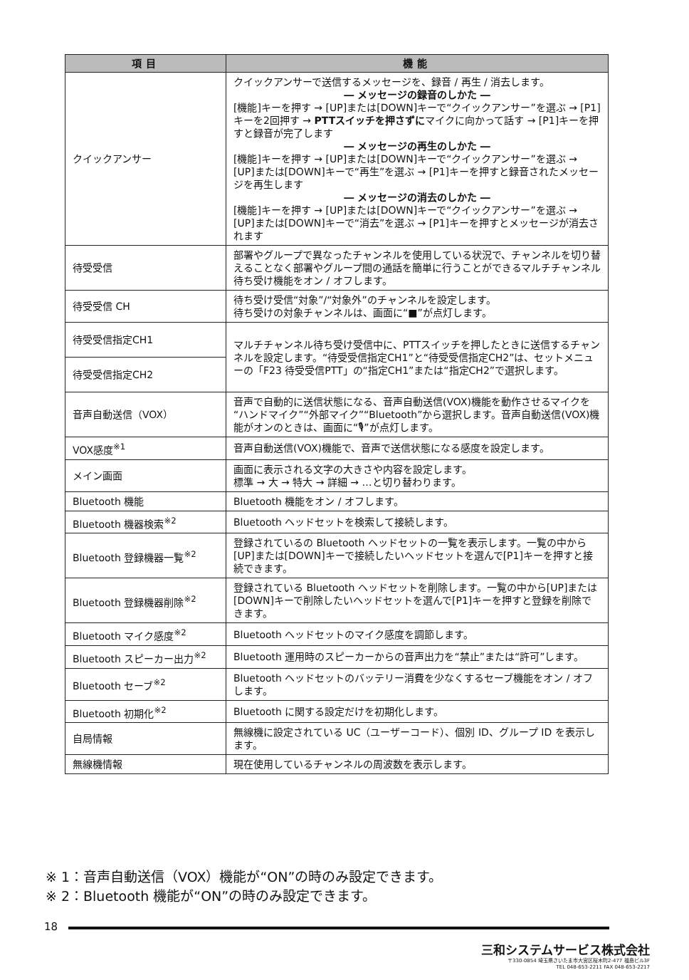| 項目 | 機能 |
| --- | --- |
| クイックアンサー | クイックアンサーで送信するメッセージを、録音 / 再生 / 消去します。 ― メッセージの録音のしかた ― [機能]キーを押す → [UP]または[DOWN]キーで“クイックアンサー”を選ぶ → [P1]キーを2回押す → PTTスイッチを押さずに マイクに向かって話す → [P1]キーを押すと録音が完了します ― メッセージの再生のしかた ― [機能]キーを押す → [UP]または[DOWN]キーで“クイックアンサー”を選ぶ → [UP]または[DOWN]キーで“再生”を選ぶ → [P1]キーを押すと録音されたメッセージを再生します ― メッセージの消去のしかた ― [機能]キーを押す → [UP]または[DOWN]キーで“クイックアンサー”を選ぶ → [UP]または[DOWN]キーで“消去”を選ぶ → [P1]キーを押すとメッセージが消去されます |
| 待受受信 | 部署やグループで異なったチャンネルを使用している状況で、チャンネルを切り替えることなく部署やグループ間の通話を簡単に行うことができるマルチチャンネル待ち受け機能をオン / オフします。 |
| 待受受信 CH | 待ち受け受信“対象”/“対象外”のチャンネルを設定します。 待ち受けの対象チャンネルは、画面に“■”が点灯します。 |
| 待受受信指定CH1 | マルチチャンネル待ち受け受信中に、PTTスイッチを押したときに送信するチャンネルを設定します。“待受受信指定CH1”と“待受受信指定CH2”は、セットメニューの「F23 待受受信PTT」の“指定CH1”または“指定CH2”で選択します。 |
| 待受受信指定CH2 | |
| 音声自動送信（VOX） | 音声で自動的に送信状態になる、音声自動送信(VOX)機能を動作させるマイクを“ハンドマイク”“外部マイク”“Bluetooth”から選択します。音声自動送信(VOX)機能がオンのときは、画面に“🎙”が点灯します。 |
| VOX感度<sup>※1</sup> | 音声自動送信(VOX)機能で、音声で送信状態になる感度を設定します。 |
| メイン画面 | 画面に表示される文字の大きさや内容を設定します。 標準 → 大 → 特大 → 詳細 → …と切り替わります。 |
| Bluetooth 機能 | Bluetooth 機能をオン / オフします。 |
| Bluetooth 機器検索<sup>※2</sup> | Bluetooth ヘッドセットを検索して接続します。 |
| Bluetooth 登録機器一覧<sup>※2</sup> | 登録されているの Bluetooth ヘッドセットの一覧を表示します。一覧の中から[UP]または[DOWN]キーで接続したいヘッドセットを選んで[P1]キーを押すと接続できます。 |
| Bluetooth 登録機器削除<sup>※2</sup> | 登録されている Bluetooth ヘッドセットを削除します。一覧の中から[UP]または[DOWN]キーで削除したいヘッドセットを選んで[P1]キーを押すと登録を削除できます。 |
| Bluetooth マイク感度<sup>※2</sup> | Bluetooth ヘッドセットのマイク感度を調節します。 |
| Bluetooth スピーカー出力<sup>※2</sup> | Bluetooth 運用時のスピーカーからの音声出力を“禁止”または“許可”します。 |
| Bluetooth セーブ<sup>※2</sup> | Bluetooth ヘッドセットのバッテリー消費を少なくするセーブ機能をオン / オフします。 |
| Bluetooth 初期化<sup>※2</sup> | Bluetooth に関する設定だけを初期化します。 |
| 自局情報 | 無線機に設定されている UC（ユーザーコード）、個別 ID、グループ ID を表示します。 |
| 無線機情報 | 現在使用しているチャンネルの周波数を表示します。 |
※ 1：音声自動送信（VOX）機能が“ON”の時のみ設定できます。
※ 2：Bluetooth 機能が“ON”の時のみ設定できます。
18
三和システムサービス株式会社
〒330-0854 埼玉県さいたま市大宮区桜木町2-477 福島ビル3F
TEL 048-653-2211 FAX 048-653-2217